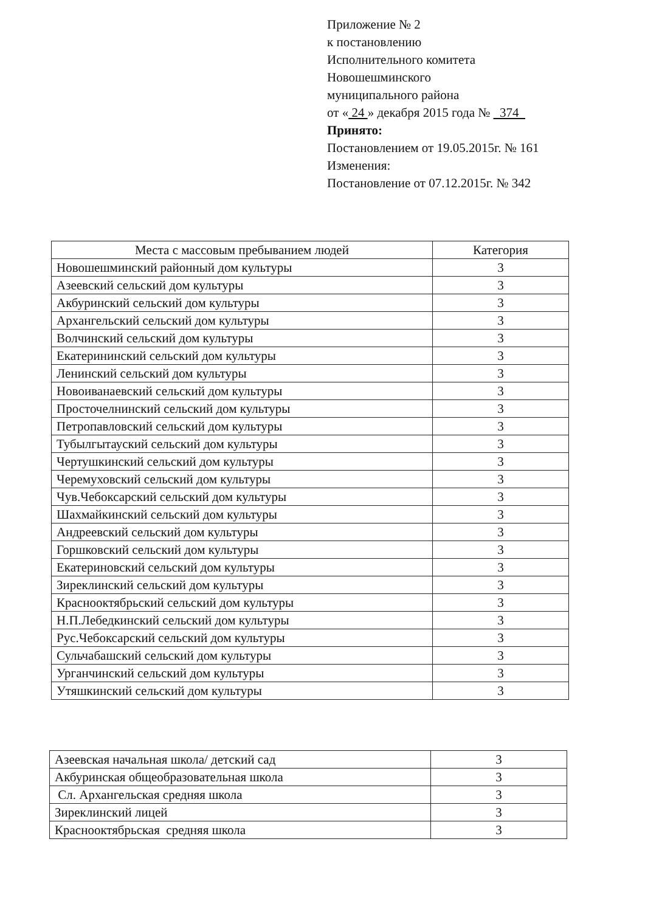Приложение № 2
к постановлению
Исполнительного комитета
Новошешминского
муниципального района
от « 24 » декабря 2015 года № 374
Принято:
Постановлением от 19.05.2015г. № 161
Изменения:
Постановление от 07.12.2015г. № 342
| Места с массовым пребыванием людей | Категория |
| --- | --- |
| Новошешминский районный дом культуры | 3 |
| Азеевский сельский дом культуры | 3 |
| Акбуринский сельский дом культуры | 3 |
| Архангельский сельский дом культуры | 3 |
| Волчинский сельский дом культуры | 3 |
| Екатерининский сельский дом культуры | 3 |
| Ленинский сельский дом культуры | 3 |
| Новоиванаевский сельский дом культуры | 3 |
| Просточелнинский сельский дом культуры | 3 |
| Петропавловский сельский дом культуры | 3 |
| Тубылгытауский сельский дом культуры | 3 |
| Чертушкинский сельский дом культуры | 3 |
| Черемуховский сельский дом культуры | 3 |
| Чув.Чебоксарский сельский дом культуры | 3 |
| Шахмайкинский сельский дом культуры | 3 |
| Андреевский сельский дом культуры | 3 |
| Горшковский сельский дом культуры | 3 |
| Екатериновский сельский дом культуры | 3 |
| Зиреклинский сельский дом культуры | 3 |
| Краснооктябрьский сельский дом культуры | 3 |
| Н.П.Лебедкинский сельский дом культуры | 3 |
| Рус.Чебоксарский сельский дом культуры | 3 |
| Сульчабашский сельский дом культуры | 3 |
| Урганчинский сельский дом культуры | 3 |
| Утяшкинский сельский дом культуры | 3 |
| Азеевская начальная школа/ детский сад | 3 |
| Акбуринская общеобразовательная школа | 3 |
| Сл. Архангельская средняя школа | 3 |
| Зиреклинский лицей | 3 |
| Краснооктябрьская средняя школа | 3 |